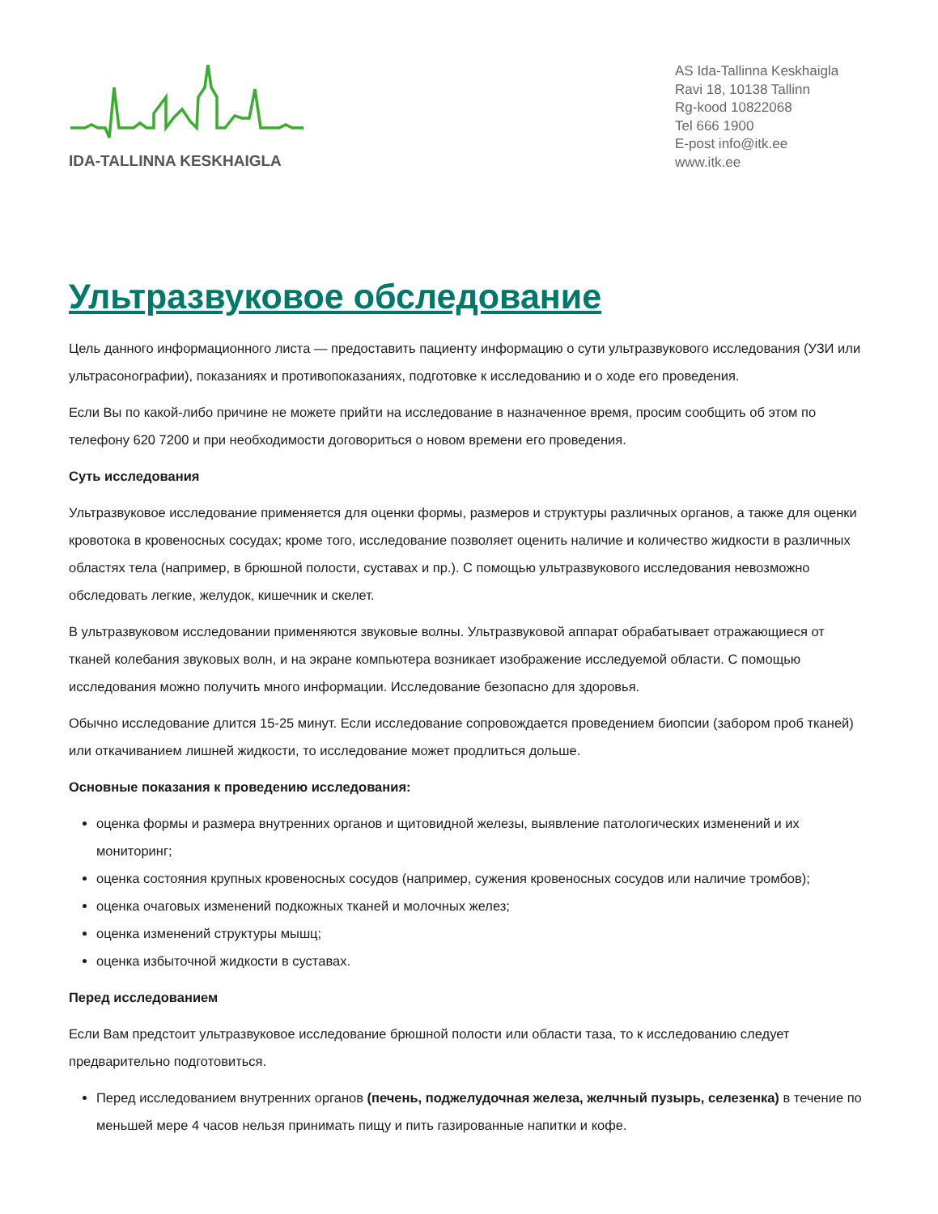IDA-TALLINNA KESKHAIGLA
AS Ida-Tallinna Keskhaigla
Ravi 18, 10138 Tallinn
Rg-kood 10822068
Tel 666 1900
E-post info@itk.ee
www.itk.ee
Ультразвуковое обследование
Цель данного информационного листа — предоставить пациенту информацию о сути ультразвукового исследования (УЗИ или ультрасонографии), показаниях и противопоказаниях, подготовке к исследованию и о ходе его проведения.
Если Вы по какой-либо причине не можете прийти на исследование в назначенное время, просим сообщить об этом по телефону 620 7200 и при необходимости договориться о новом времени его проведения.
Суть исследования
Ультразвуковое исследование применяется для оценки формы, размеров и структуры различных органов, а также для оценки кровотока в кровеносных сосудах; кроме того, исследование позволяет оценить наличие и количество жидкости в различных областях тела (например, в брюшной полости, суставах и пр.). С помощью ультразвукового исследования невозможно обследовать легкие, желудок, кишечник и скелет.
В ультразвуковом исследовании применяются звуковые волны. Ультразвуковой аппарат обрабатывает отражающиеся от тканей колебания звуковых волн, и на экране компьютера возникает изображение исследуемой области. С помощью исследования можно получить много информации. Исследование безопасно для здоровья.
Обычно исследование длится 15-25 минут. Если исследование сопровождается проведением биопсии (забором проб тканей) или откачиванием лишней жидкости, то исследование может продлиться дольше.
Основные показания к проведению исследования:
оценка формы и размера внутренних органов и щитовидной железы, выявление патологических изменений и их мониторинг;
оценка состояния крупных кровеносных сосудов (например, сужения кровеносных сосудов или наличие тромбов);
оценка очаговых изменений подкожных тканей и молочных желез;
оценка изменений структуры мышц;
оценка избыточной жидкости в суставах.
Перед исследованием
Если Вам предстоит ультразвуковое исследование брюшной полости или области таза, то к исследованию следует предварительно подготовиться.
Перед исследованием внутренних органов (печень, поджелудочная железа, желчный пузырь, селезенка) в течение по меньшей мере 4 часов нельзя принимать пищу и пить газированные напитки и кофе.